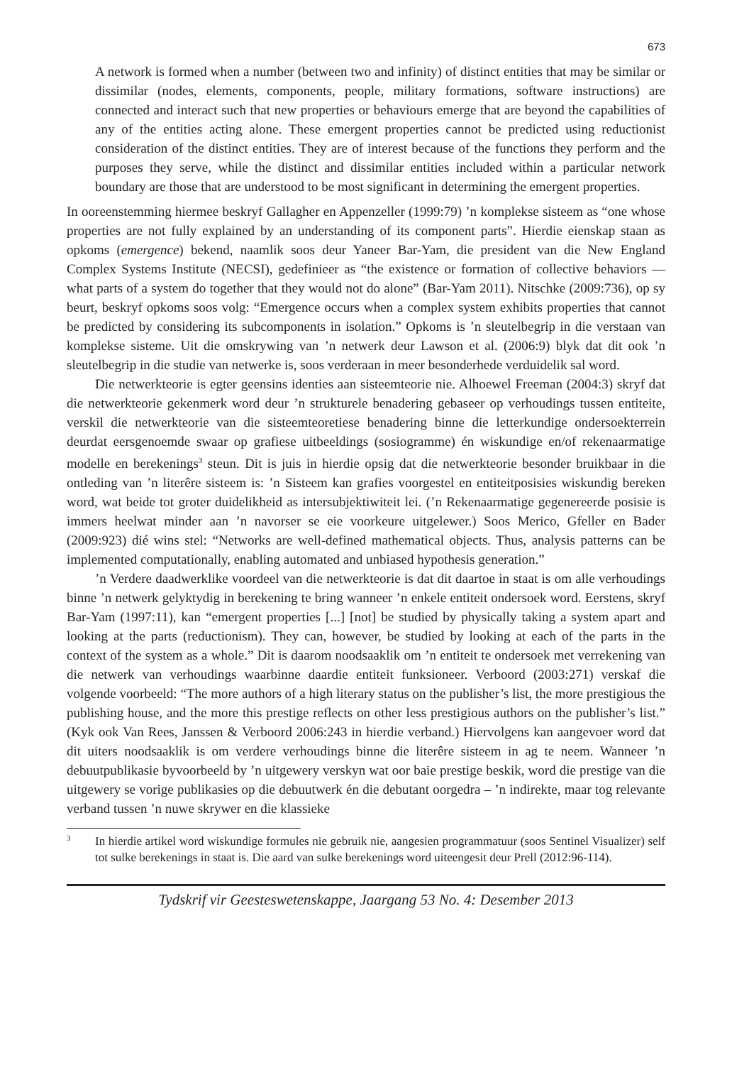673
A network is formed when a number (between two and infinity) of distinct entities that may be similar or dissimilar (nodes, elements, components, people, military formations, software instructions) are connected and interact such that new properties or behaviours emerge that are beyond the capabilities of any of the entities acting alone. These emergent properties cannot be predicted using reductionist consideration of the distinct entities. They are of interest because of the functions they perform and the purposes they serve, while the distinct and dissimilar entities included within a particular network boundary are those that are understood to be most significant in determining the emergent properties.
In ooreenstemming hiermee beskryf Gallagher en Appenzeller (1999:79) ’n komplekse sisteem as “one whose properties are not fully explained by an understanding of its component parts”. Hierdie eienskap staan as opkoms (emergence) bekend, naamlik soos deur Yaneer Bar-Yam, die president van die New England Complex Systems Institute (NECSI), gedefinieer as “the existence or formation of collective behaviors — what parts of a system do together that they would not do alone” (Bar-Yam 2011). Nitschke (2009:736), op sy beurt, beskryf opkoms soos volg: “Emergence occurs when a complex system exhibits properties that cannot be predicted by considering its subcomponents in isolation.” Opkoms is ’n sleutelbegrip in die verstaan van komplekse sisteme. Uit die omskrywing van ’n netwerk deur Lawson et al. (2006:9) blyk dat dit ook ’n sleutelbegrip in die studie van netwerke is, soos verderaan in meer besonderhede verduidelik sal word.
Die netwerkteorie is egter geensins identies aan sisteemteorie nie. Alhoewel Freeman (2004:3) skryf dat die netwerkteorie gekenmerk word deur ’n strukturele benadering gebaseer op verhoudings tussen entiteite, verskil die netwerkteorie van die sisteemteoretiese benadering binne die letterkundige ondersoekterrein deurdat eersgenoemde swaar op grafiese uitbeeldings (sosiogramme) én wiskundige en/of rekenaarmatige modelle en berekenings<sup>3</sup> steun. Dit is juis in hierdie opsig dat die netwerkteorie besonder bruikbaar in die ontleding van ’n literêre sisteem is: ’n Sisteem kan grafies voorgestel en entiteitposisies wiskundig bereken word, wat beide tot groter duidelikheid as intersubjektiwiteit lei. (’n Rekenaarmatige gegenereerde posisie is immers heelwat minder aan ’n navorser se eie voorkeure uitgelewer.) Soos Merico, Gfeller en Bader (2009:923) dié wins stel: “Networks are well-defined mathematical objects. Thus, analysis patterns can be implemented computationally, enabling automated and unbiased hypothesis generation.”
’n Verdere daadwerklike voordeel van die netwerkteorie is dat dit daartoe in staat is om alle verhoudings binne ’n netwerk gelyktydig in berekening te bring wanneer ’n enkele entiteit ondersoek word. Eerstens, skryf Bar-Yam (1997:11), kan “emergent properties [...] [not] be studied by physically taking a system apart and looking at the parts (reductionism). They can, however, be studied by looking at each of the parts in the context of the system as a whole.” Dit is daarom noodsaaklik om ’n entiteit te ondersoek met verrekening van die netwerk van verhoudings waarbinne daardie entiteit funksioneer. Verboord (2003:271) verskaf die volgende voorbeeld: “The more authors of a high literary status on the publisher’s list, the more prestigious the publishing house, and the more this prestige reflects on other less prestigious authors on the publisher’s list.” (Kyk ook Van Rees, Janssen & Verboord 2006:243 in hierdie verband.) Hiervolgens kan aangevoer word dat dit uiters noodsaaklik is om verdere verhoudings binne die literêre sisteem in ag te neem. Wanneer ’n debuutpublikasie byvoorbeeld by ’n uitgewery verskyn wat oor baie prestige beskik, word die prestige van die uitgewery se vorige publikasies op die debuutwerk én die debutant oorgedra – ’n indirekte, maar tog relevante verband tussen ’n nuwe skrywer en die klassieke
<sup>3</sup>
In hierdie artikel word wiskundige formules nie gebruik nie, aangesien programmatuur (soos Sentinel Visualizer) self tot sulke berekenings in staat is. Die aard van sulke berekenings word uiteengesit deur Prell (2012:96-114).
Tydskrif vir Geesteswetenskappe, Jaargang 53 No. 4: Desember 2013